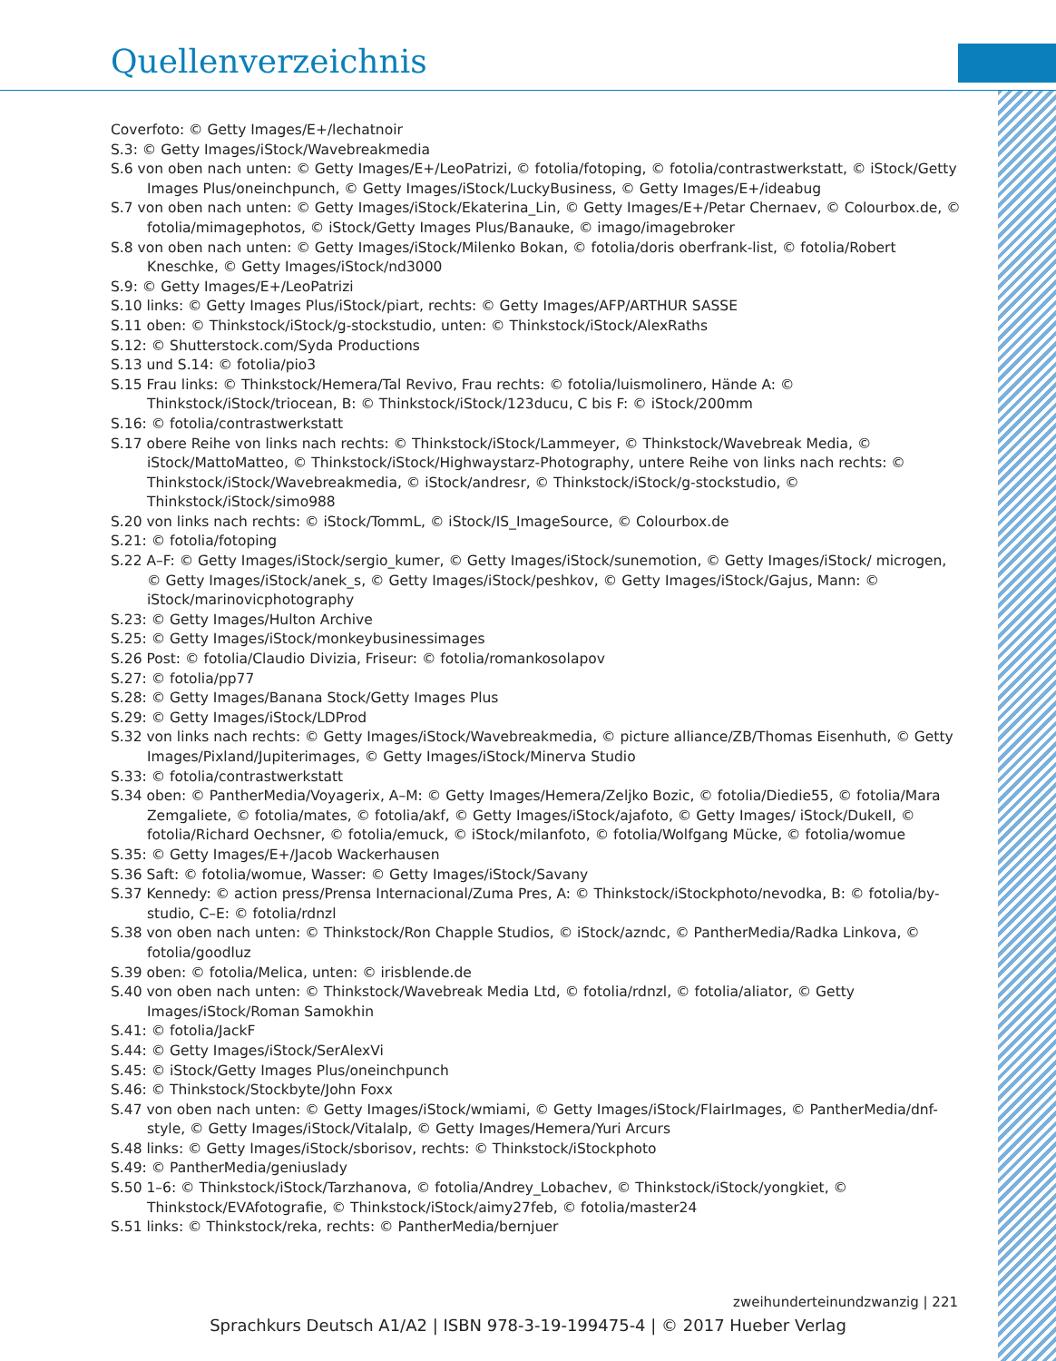Quellenverzeichnis
Coverfoto: © Getty Images/E+/lechatnoir
S.3: © Getty Images/iStock/Wavebreakmedia
S.6 von oben nach unten: © Getty Images/E+/LeoPatrizi, © fotolia/fotoping, © fotolia/contrastwerkstatt, © iStock/Getty Images Plus/oneinchpunch, © Getty Images/iStock/LuckyBusiness, © Getty Images/E+/ideabug
S.7 von oben nach unten: © Getty Images/iStock/Ekaterina_Lin, © Getty Images/E+/Petar Chernaev, © Colourbox.de, © fotolia/mimagephotos, © iStock/Getty Images Plus/Banauke, © imago/imagebroker
S.8 von oben nach unten: © Getty Images/iStock/Milenko Bokan, © fotolia/doris oberfrank-list, © fotolia/Robert Kneschke, © Getty Images/iStock/nd3000
S.9: © Getty Images/E+/LeoPatrizi
S.10 links: © Getty Images Plus/iStock/piart, rechts: © Getty Images/AFP/ARTHUR SASSE
S.11 oben: © Thinkstock/iStock/g-stockstudio, unten: © Thinkstock/iStock/AlexRaths
S.12: © Shutterstock.com/Syda Productions
S.13 und S.14: © fotolia/pio3
S.15 Frau links: © Thinkstock/Hemera/Tal Revivo, Frau rechts: © fotolia/luismolinero, Hände A: © Thinkstock/iStock/triocean, B: © Thinkstock/iStock/123ducu, C bis F: © iStock/200mm
S.16: © fotolia/contrastwerkstatt
S.17 obere Reihe von links nach rechts: © Thinkstock/iStock/Lammeyer, © Thinkstock/Wavebreak Media, © iStock/MattoMatteo, © Thinkstock/iStock/Highwaystarz-Photography, untere Reihe von links nach rechts: © Thinkstock/iStock/Wavebreakmedia, © iStock/andresr, © Thinkstock/iStock/g-stockstudio, © Thinkstock/iStock/simo988
S.20 von links nach rechts: © iStock/TommL, © iStock/IS_ImageSource, © Colourbox.de
S.21: © fotolia/fotoping
S.22 A–F: © Getty Images/iStock/sergio_kumer, © Getty Images/iStock/sunemotion, © Getty Images/iStock/ microgen, © Getty Images/iStock/anek_s, © Getty Images/iStock/peshkov, © Getty Images/iStock/Gajus, Mann: © iStock/marinovicphotography
S.23: © Getty Images/Hulton Archive
S.25: © Getty Images/iStock/monkeybusinessimages
S.26 Post: © fotolia/Claudio Divizia, Friseur: © fotolia/romankosolapov
S.27: © fotolia/pp77
S.28: © Getty Images/Banana Stock/Getty Images Plus
S.29: © Getty Images/iStock/LDProd
S.32 von links nach rechts: © Getty Images/iStock/Wavebreakmedia, © picture alliance/ZB/Thomas Eisenhuth, © Getty Images/Pixland/Jupiterimages, © Getty Images/iStock/Minerva Studio
S.33: © fotolia/contrastwerkstatt
S.34 oben: © PantherMedia/Voyagerix, A–M: © Getty Images/Hemera/Zeljko Bozic, © fotolia/Diedie55, © fotolia/Mara Zemgaliete, © fotolia/mates, © fotolia/akf, © Getty Images/iStock/ajafoto, © Getty Images/ iStock/DukeII, © fotolia/Richard Oechsner, © fotolia/emuck, © iStock/milanfoto, © fotolia/Wolfgang Mücke, © fotolia/womue
S.35: © Getty Images/E+/Jacob Wackerhausen
S.36 Saft: © fotolia/womue, Wasser: © Getty Images/iStock/Savany
S.37 Kennedy: © action press/Prensa Internacional/Zuma Pres, A: © Thinkstock/iStockphoto/nevodka, B: © fotolia/by-studio, C–E: © fotolia/rdnzl
S.38 von oben nach unten: © Thinkstock/Ron Chapple Studios, © iStock/azndc, © PantherMedia/Radka Linkova, © fotolia/goodluz
S.39 oben: © fotolia/Melica, unten: © irisblende.de
S.40 von oben nach unten: © Thinkstock/Wavebreak Media Ltd, © fotolia/rdnzl, © fotolia/aliator, © Getty Images/iStock/Roman Samokhin
S.41: © fotolia/JackF
S.44: © Getty Images/iStock/SerAlexVi
S.45: © iStock/Getty Images Plus/oneinchpunch
S.46: © Thinkstock/Stockbyte/John Foxx
S.47 von oben nach unten: © Getty Images/iStock/wmiami, © Getty Images/iStock/FlairImages, © PantherMedia/dnf-style, © Getty Images/iStock/Vitalalp, © Getty Images/Hemera/Yuri Arcurs
S.48 links: © Getty Images/iStock/sborisov, rechts: © Thinkstock/iStockphoto
S.49: © PantherMedia/geniuslady
S.50 1–6: © Thinkstock/iStock/Tarzhanova, © fotolia/Andrey_Lobachev, © Thinkstock/iStock/yongkiet, © Thinkstock/EVAfotografie, © Thinkstock/iStock/aimy27feb, © fotolia/master24
S.51 links: © Thinkstock/reka, rechts: © PantherMedia/bernjuer
zweihunderteinundzwanzig | 221
Sprachkurs Deutsch A1/A2 | ISBN 978-3-19-199475-4 | © 2017 Hueber Verlag